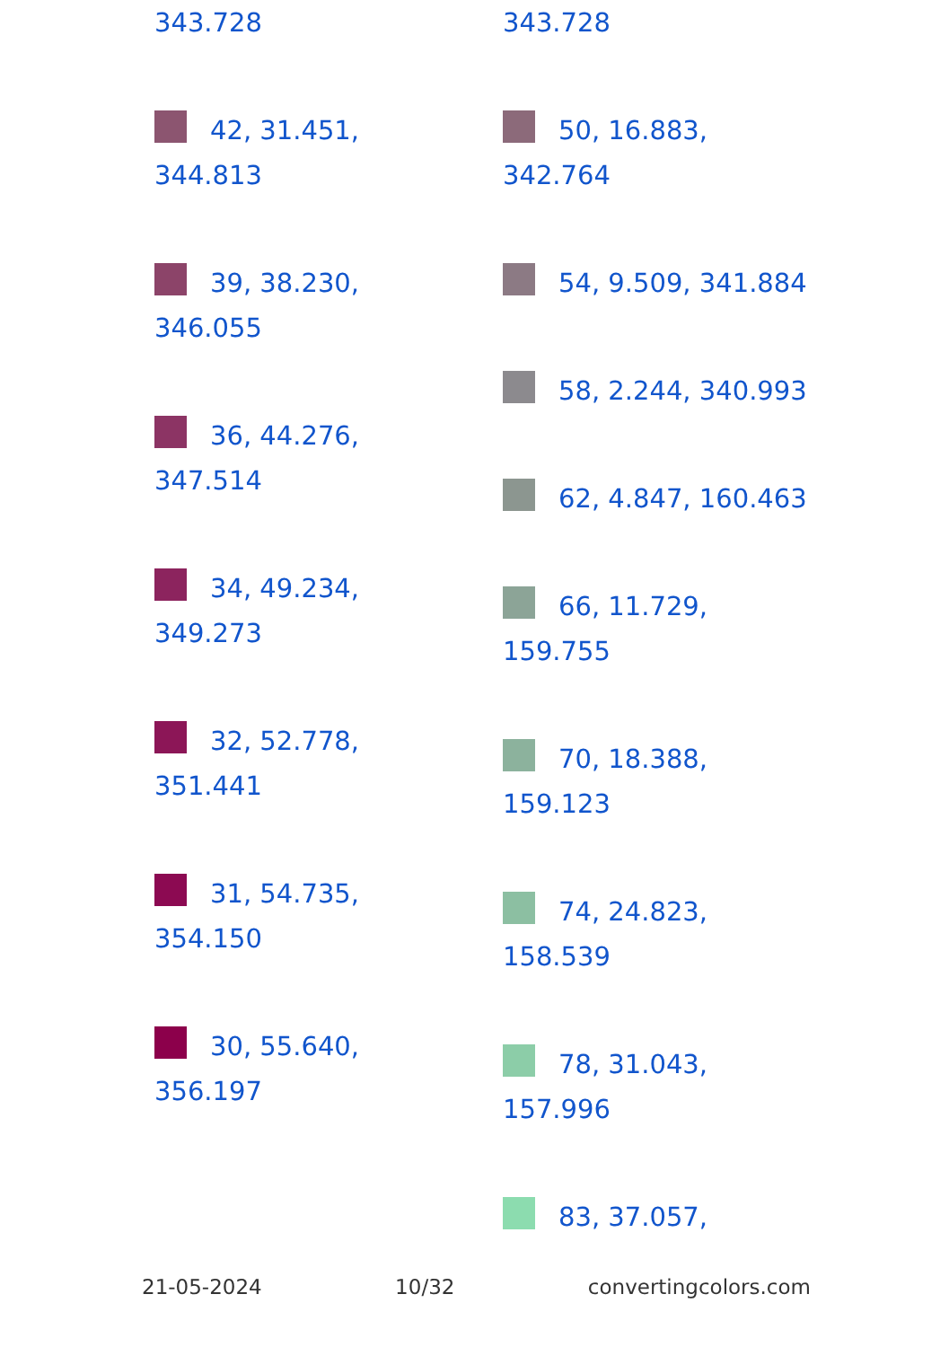343.728
42, 31.451, 344.813
39, 38.230, 346.055
36, 44.276, 347.514
34, 49.234, 349.273
32, 52.778, 351.441
31, 54.735, 354.150
30, 55.640, 356.197
343.728
50, 16.883, 342.764
54, 9.509, 341.884
58, 2.244, 340.993
62, 4.847, 160.463
66, 11.729, 159.755
70, 18.388, 159.123
74, 24.823, 158.539
78, 31.043, 157.996
83, 37.057,
21-05-2024 10/32 convertingcolors.com